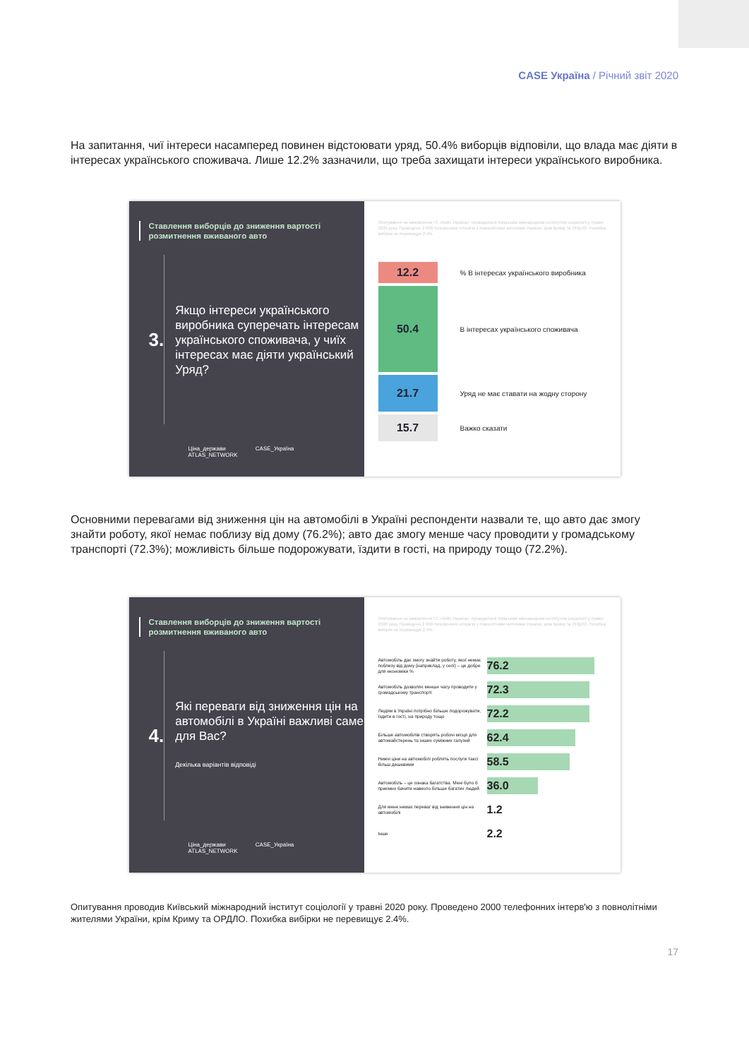CASE Україна / Річний звіт 2020
На запитання, чиї інтереси насамперед повинен відстоювати уряд, 50.4% виборців відповіли, що влада має діяти в інтересах українського споживача. Лише 12.2% зазначили, що треба захищати інтереси українського виробника.
Ставлення виборців до зниження вартості розмитнення вживаного авто
3.
Якщо інтереси українського виробника суперечать інтересам українського споживача, у чиїх інтересах має діяти український Уряд?
Ціна_держави CASE_Україна ATLAS_NETWORK
Опитування на замовлення ГС «Кейс Україна» проводилося Київським міжнародним інститутом соціології у травні 2020 року. Проведено 2 000 телефонних інтерв'ю з повнолітніми жителями України, крім Криму та ОРДЛО. Похибка вибірки не перевищує 2.4%.
12.2
% В інтересах українського виробника
50.4
В інтересах українського споживача
21.7
Уряд не має ставати на жодну сторону
15.7
Важко сказати
Основними перевагами від зниження цін на автомобілі в Україні респонденти назвали те, що авто дає змогу знайти роботу, якої немає поблизу від дому (76.2%); авто дає змогу менше часу проводити у громадському транспорті (72.3%); можливість більше подорожувати, їздити в гості, на природу тощо (72.2%).
Ставлення виборців до зниження вартості розмитнення вживаного авто
4.
Які переваги від зниження цін на автомобілі в Україні важливі саме для Вас?
Декілька варіантів відповіді
Ціна_держави CASE_Україна ATLAS_NETWORK
Опитування на замовлення ГС «Кейс Україна» проводилося Київським міжнародним інститутом соціології у травні 2020 року. Проведено 2 000 телефонних інтерв'ю з повнолітніми жителями України, крім Криму та ОРДЛО. Похибка вибірки не перевищує 2.4%.
Автомобіль дає змогу знайти роботу, якої немає поблизу від дому (наприклад, у селі) – це добре для економіки %
76.2
Автомобіль дозволяє менше часу проводити у громадському транспорті
72.3
Людям в Україні потрібно більше подорожувати, їздити в гості, на природу тощо
72.2
Більше автомобілів створять робочі місця для автомайстерень та інших суміжних галузей
62.4
Нижчі ціни на автомобілі роблять послуги таксі більш дешевими
58.5
Автомобіль – це ознака багатства. Мені було б приємно бачити навколо більше багатих людей
36.0
Для мене немає переваг від зниження цін на автомобілі
1.2
Інше
2.2
Опитування проводив Київський міжнародний інститут соціології у травні 2020 року. Проведено 2000 телефонних інтерв'ю з повнолітніми жителями України, крім Криму та ОРДЛО. Похибка вибірки не перевищує 2.4%.
17